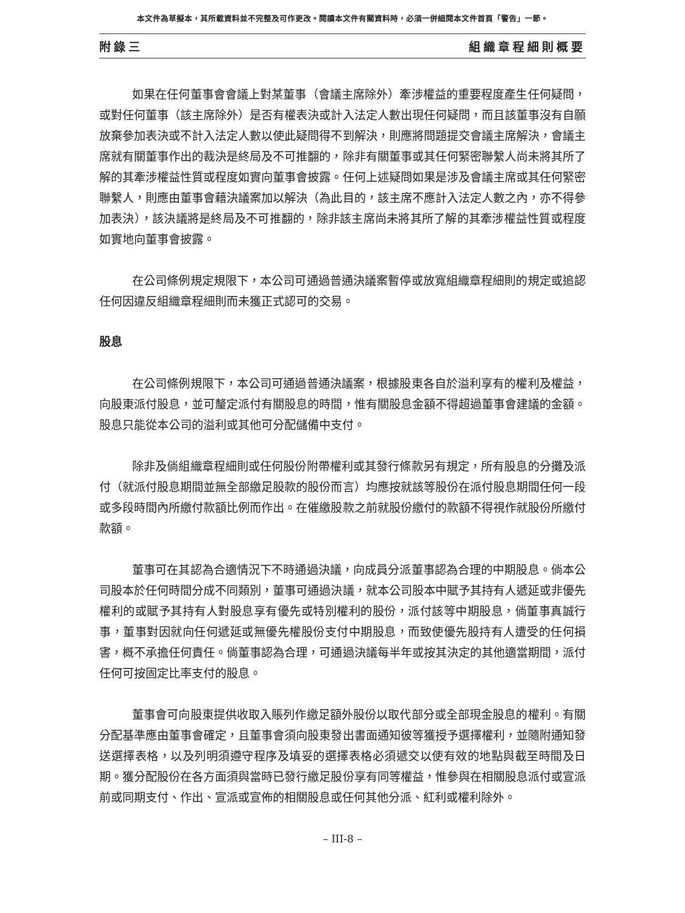本文件為草擬本，其所載資料並不完整及可作更改。閱讀本文件有關資料時，必須一併細閱本文件首頁「警告」一節。
附錄三 組織章程細則概要
如果在任何董事會會議上對某董事（會議主席除外）牽涉權益的重要程度產生任何疑問，或對任何董事（該主席除外）是否有權表決或計入法定人數出現任何疑問，而且該董事沒有自願放棄參加表決或不計入法定人數以使此疑問得不到解決，則應將問題提交會議主席解決，會議主席就有關董事作出的裁決是終局及不可推翻的，除非有關董事或其任何緊密聯繫人尚未將其所了解的其牽涉權益性質或程度如實向董事會披露。任何上述疑問如果是涉及會議主席或其任何緊密聯繫人，則應由董事會藉決議案加以解決（為此目的，該主席不應計入法定人數之內，亦不得參加表決），該決議將是終局及不可推翻的，除非該主席尚未將其所了解的其牽涉權益性質或程度如實地向董事會披露。
在公司條例規定規限下，本公司可通過普通決議案暫停或放寬組織章程細則的規定或追認任何因違反組織章程細則而未獲正式認可的交易。
股息
在公司條例規限下，本公司可通過普通決議案，根據股東各自於溢利享有的權利及權益，向股東派付股息，並可釐定派付有關股息的時間，惟有關股息金額不得超過董事會建議的金額。股息只能從本公司的溢利或其他可分配儲備中支付。
除非及倘組織章程細則或任何股份附帶權利或其發行條款另有規定，所有股息的分攤及派付（就派付股息期間並無全部繳足股款的股份而言）均應按就該等股份在派付股息期間任何一段或多段時間內所繳付款額比例而作出。在催繳股款之前就股份繳付的款額不得視作就股份所繳付款額。
董事可在其認為合適情況下不時通過決議，向成員分派董事認為合理的中期股息。倘本公司股本於任何時間分成不同類別，董事可通過決議，就本公司股本中賦予其持有人遞延或非優先權利的或賦予其持有人對股息享有優先或特別權利的股份，派付該等中期股息，倘董事真誠行事，董事對因就向任何遞延或無優先權股份支付中期股息，而致使優先股持有人遭受的任何損害，概不承擔任何責任。倘董事認為合理，可通過決議每半年或按其決定的其他適當期間，派付任何可按固定比率支付的股息。
董事會可向股東提供收取入賬列作繳足額外股份以取代部分或全部現金股息的權利。有關分配基準應由董事會確定，且董事會須向股東發出書面通知彼等獲授予選擇權利，並隨附通知發送選擇表格，以及列明須遵守程序及填妥的選擇表格必須遞交以使有效的地點與截至時間及日期。獲分配股份在各方面須與當時已發行繳足股份享有同等權益，惟參與在相關股息派付或宣派前或同期支付、作出、宣派或宣佈的相關股息或任何其他分派、紅利或權利除外。
– III-8 –